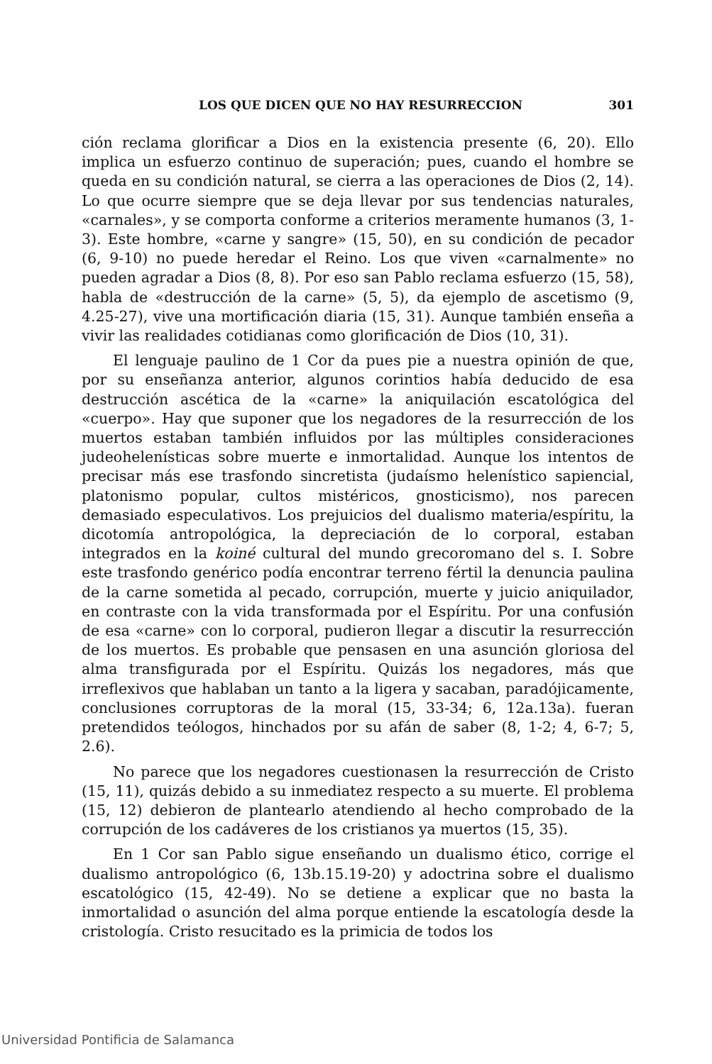LOS QUE DICEN QUE NO HAY RESURRECCION 301
ción reclama glorificar a Dios en la existencia presente (6, 20). Ello implica un esfuerzo continuo de superación; pues, cuando el hombre se queda en su condición natural, se cierra a las operaciones de Dios (2, 14). Lo que ocurre siempre que se deja llevar por sus tendencias naturales, «carnales», y se comporta conforme a criterios meramente humanos (3, 1-3). Este hombre, «carne y sangre» (15, 50), en su condición de pecador (6, 9-10) no puede heredar el Reino. Los que viven «carnalmente» no pueden agradar a Dios (8, 8). Por eso san Pablo reclama esfuerzo (15, 58), habla de «destrucción de la carne» (5, 5), da ejemplo de ascetismo (9, 4.25-27), vive una mortificación diaria (15, 31). Aunque también enseña a vivir las realidades cotidianas como glorificación de Dios (10, 31).
El lenguaje paulino de 1 Cor da pues pie a nuestra opinión de que, por su enseñanza anterior, algunos corintios había deducido de esa destrucción ascética de la «carne» la aniquilación escatológica del «cuerpo». Hay que suponer que los negadores de la resurrección de los muertos estaban también influidos por las múltiples consideraciones judeohelenísticas sobre muerte e inmortalidad. Aunque los intentos de precisar más ese trasfondo sincretista (judaísmo helenístico sapiencial, platonismo popular, cultos mistéricos, gnosticismo), nos parecen demasiado especulativos. Los prejuicios del dualismo materia/espíritu, la dicotomía antropológica, la depreciación de lo corporal, estaban integrados en la koiné cultural del mundo grecoromano del s. I. Sobre este trasfondo genérico podía encontrar terreno fértil la denuncia paulina de la carne sometida al pecado, corrupción, muerte y juicio aniquilador, en contraste con la vida transformada por el Espíritu. Por una confusión de esa «carne» con lo corporal, pudieron llegar a discutir la resurrección de los muertos. Es probable que pensasen en una asunción gloriosa del alma transfigurada por el Espíritu. Quizás los negadores, más que irreflexivos que hablaban un tanto a la ligera y sacaban, paradójicamente, conclusiones corruptoras de la moral (15, 33-34; 6, 12a.13a). fueran pretendidos teólogos, hinchados por su afán de saber (8, 1-2; 4, 6-7; 5, 2.6).
No parece que los negadores cuestionasen la resurrección de Cristo (15, 11), quizás debido a su inmediatez respecto a su muerte. El problema (15, 12) debieron de plantearlo atendiendo al hecho comprobado de la corrupción de los cadáveres de los cristianos ya muertos (15, 35).
En 1 Cor san Pablo sigue enseñando un dualismo ético, corrige el dualismo antropológico (6, 13b.15.19-20) y adoctrina sobre el dualismo escatológico (15, 42-49). No se detiene a explicar que no basta la inmortalidad o asunción del alma porque entiende la escatología desde la cristología. Cristo resucitado es la primicia de todos los
Universidad Pontificia de Salamanca